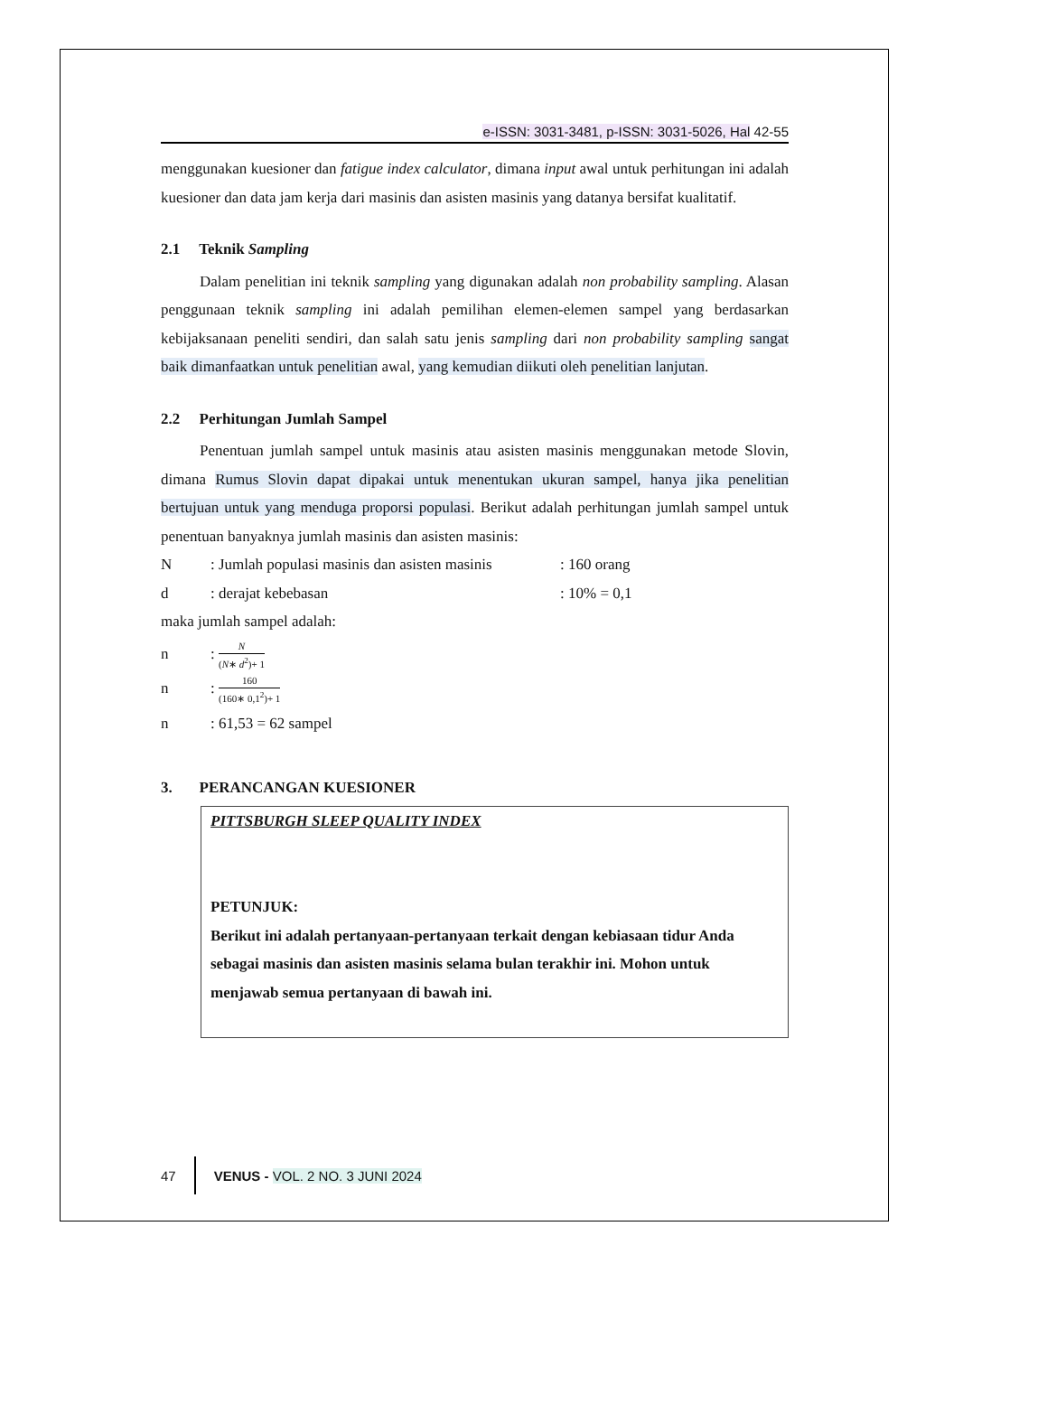e-ISSN: 3031-3481, p-ISSN: 3031-5026, Hal 42-55
menggunakan kuesioner dan fatigue index calculator, dimana input awal untuk perhitungan ini adalah kuesioner dan data jam kerja dari masinis dan asisten masinis yang datanya bersifat kualitatif.
2.1 Teknik Sampling
Dalam penelitian ini teknik sampling yang digunakan adalah non probability sampling. Alasan penggunaan teknik sampling ini adalah pemilihan elemen-elemen sampel yang berdasarkan kebijaksanaan peneliti sendiri, dan salah satu jenis sampling dari non probability sampling sangat baik dimanfaatkan untuk penelitian awal, yang kemudian diikuti oleh penelitian lanjutan.
2.2 Perhitungan Jumlah Sampel
Penentuan jumlah sampel untuk masinis atau asisten masinis menggunakan metode Slovin, dimana Rumus Slovin dapat dipakai untuk menentukan ukuran sampel, hanya jika penelitian bertujuan untuk yang menduga proporsi populasi. Berikut adalah perhitungan jumlah sampel untuk penentuan banyaknya jumlah masinis dan asisten masinis:
N: Jumlah populasi masinis dan asisten masinis: 160 orang
d: derajat kebebasan: 10% = 0,1
maka jumlah sampel adalah:
n: N (N∗ d<sup>2</sup>)+ 1
n: 160 (160∗ 0,1<sup>2</sup>)+ 1
n: 61,53 = 62 sampel
3. PERANCANGAN KUESIONER
PITTSBURGH SLEEP QUALITY INDEX
PETUNJUK:
Berikut ini adalah pertanyaan-pertanyaan terkait dengan kebiasaan tidur Anda sebagai masinis dan asisten masinis selama bulan terakhir ini. Mohon untuk menjawab semua pertanyaan di bawah ini.
47 VENUS - VOL. 2 NO. 3 JUNI 2024